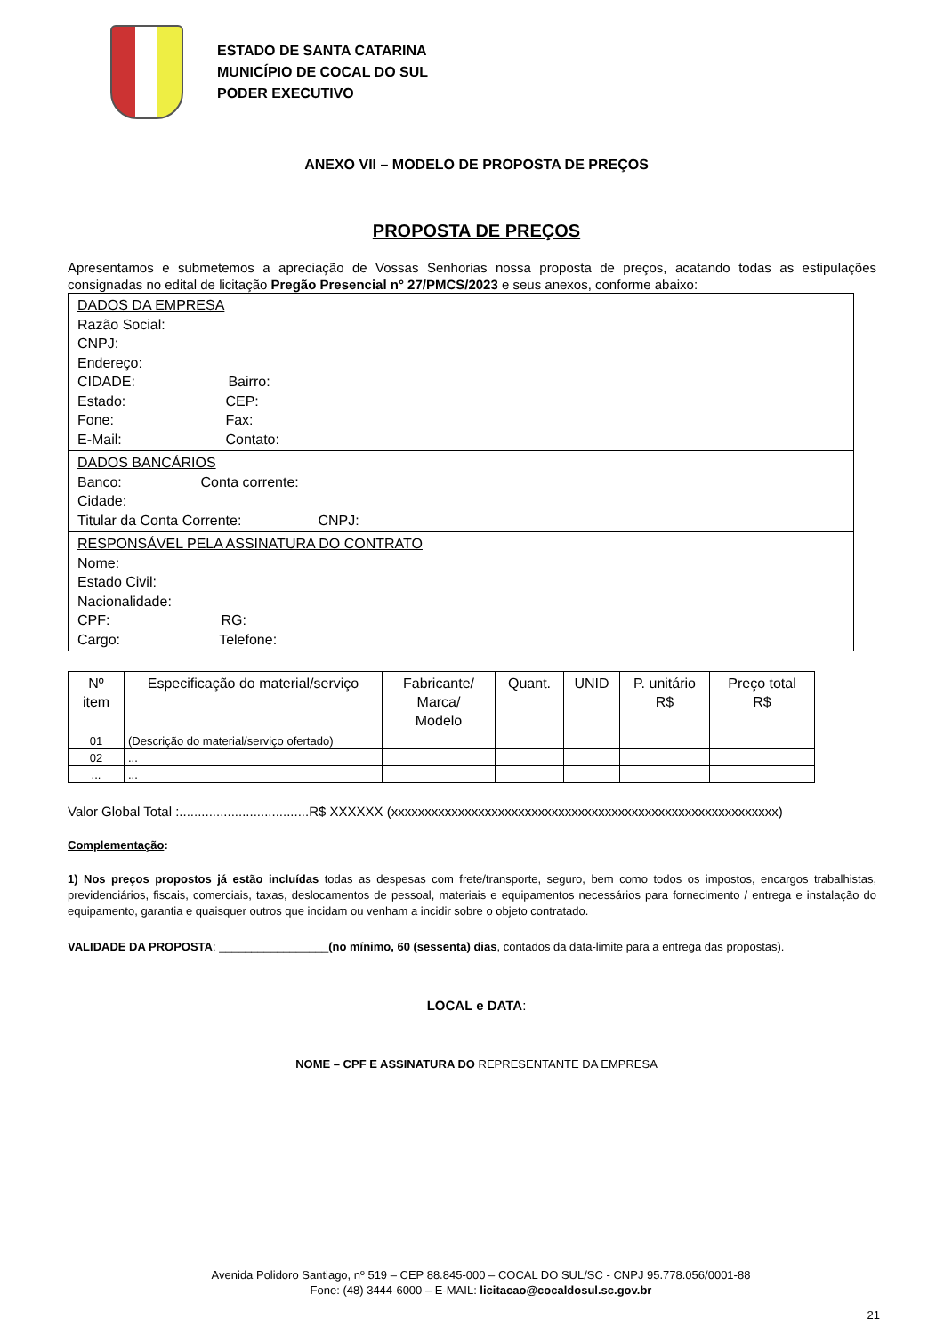ESTADO DE SANTA CATARINA
MUNICÍPIO DE COCAL DO SUL
PODER EXECUTIVO
ANEXO VII – MODELO DE PROPOSTA DE PREÇOS
PROPOSTA DE PREÇOS
Apresentamos e submetemos a apreciação de Vossas Senhorias nossa proposta de preços, acatando todas as estipulações consignadas no edital de licitação Pregão Presencial n° 27/PMCS/2023 e seus anexos, conforme abaixo:
| DADOS DA EMPRESA Razão Social: CNPJ: Endereço: CIDADE: Bairro: Estado: CEP: Fone: Fax: E-Mail: Contato: |
| DADOS BANCÁRIOS Banco: Conta corrente: Cidade: Titular da Conta Corrente: CNPJ: |
| RESPONSÁVEL PELA ASSINATURA DO CONTRATO Nome: Estado Civil: Nacionalidade: CPF: RG: Cargo: Telefone: |
| Nº item | Especificação do material/serviço | Fabricante/ Marca/ Modelo | Quant. | UNID | P. unitário R$ | Preço total R$ |
| --- | --- | --- | --- | --- | --- | --- |
| 01 | (Descrição do material/serviço ofertado) | | | | | |
| 02 | ... | | | | | |
| ... | ... | | | | | |
Valor Global Total :...................................R$ XXXXXX (xxxxxxxxxxxxxxxxxxxxxxxxxxxxxxxxxxxxxxxxxxxxxxxxxxxxxxxxxx)
Complementação:
1) Nos preços propostos já estão incluídas todas as despesas com frete/transporte, seguro, bem como todos os impostos, encargos trabalhistas, previdenciários, fiscais, comerciais, taxas, deslocamentos de pessoal, materiais e equipamentos necessários para fornecimento / entrega e instalação do equipamento, garantia e quaisquer outros que incidam ou venham a incidir sobre o objeto contratado.
VALIDADE DA PROPOSTA: _________________(no mínimo, 60 (sessenta) dias, contados da data-limite para a entrega das propostas).
LOCAL e DATA:
NOME – CPF E ASSINATURA DO REPRESENTANTE DA EMPRESA
Avenida Polidoro Santiago, nº 519 – CEP 88.845-000 – COCAL DO SUL/SC - CNPJ 95.778.056/0001-88
Fone: (48) 3444-6000 – E-MAIL: licitacao@cocaldosul.sc.gov.br
21